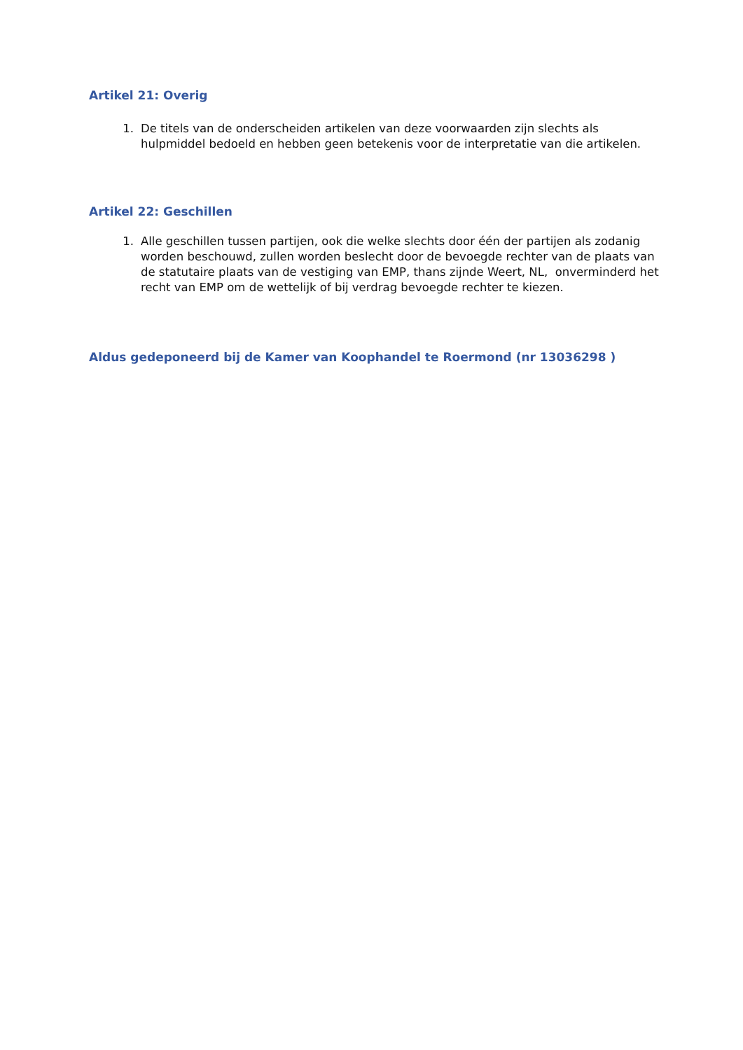Artikel 21: Overig
1. De titels van de onderscheiden artikelen van deze voorwaarden zijn slechts als hulpmiddel bedoeld en hebben geen betekenis voor de interpretatie van die artikelen.
Artikel 22: Geschillen
1. Alle geschillen tussen partijen, ook die welke slechts door één der partijen als zodanig worden beschouwd, zullen worden beslecht door de bevoegde rechter van de plaats van de statutaire plaats van de vestiging van EMP, thans zijnde Weert, NL, onverminderd het recht van EMP om de wettelijk of bij verdrag bevoegde rechter te kiezen.
Aldus gedeponeerd bij de Kamer van Koophandel te Roermond (nr 13036298 )